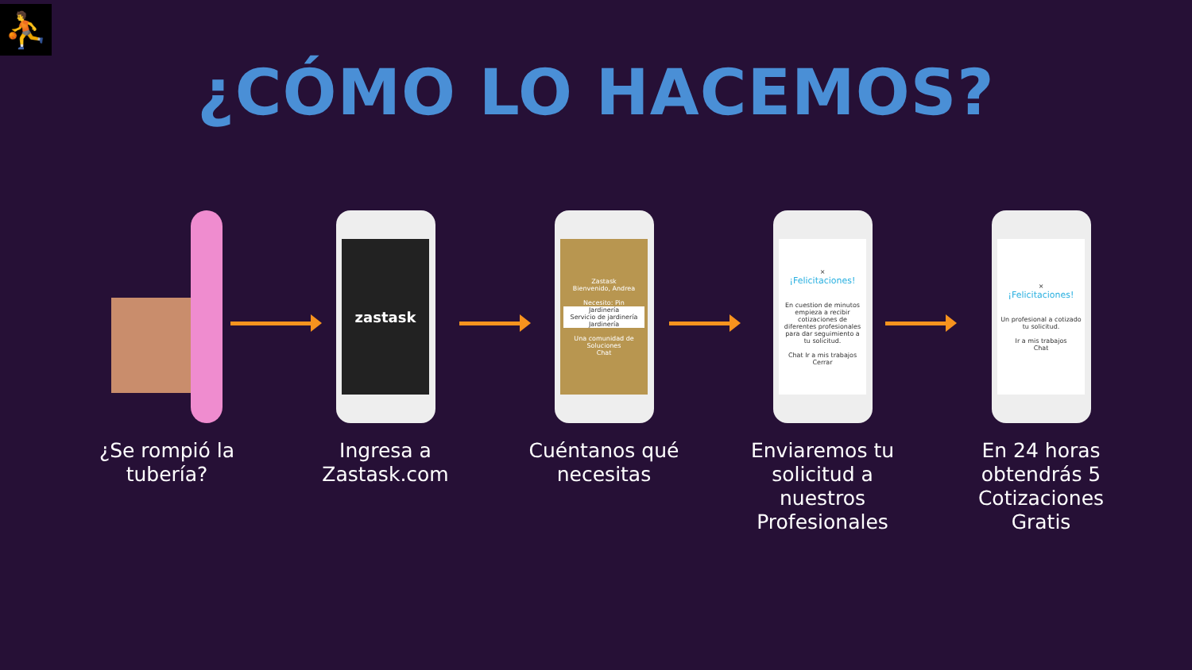⛹
¿CÓMO LO HACEMOS?
¿Se rompió la tubería?
zastask
Ingresa a Zastask.com
Zastask
Bienvenido, Andrea
Necesito: Pin
Jardinería
Servicio de jardinería
Jardinería
Una comunidad de Soluciones
Chat
Cuéntanos qué necesitas
×
¡Felicitaciones!
En cuestion de minutos empieza a recibir cotizaciones de diferentes profesionales para dar seguimiento a tu solicitud.
Chat Ir a mis trabajos Cerrar
Enviaremos tu solicitud a nuestros Profesionales
×
¡Felicitaciones!
Un profesional a cotizado tu solicitud.
Ir a mis trabajos
Chat
En 24 horas obtendrás 5 Cotizaciones Gratis